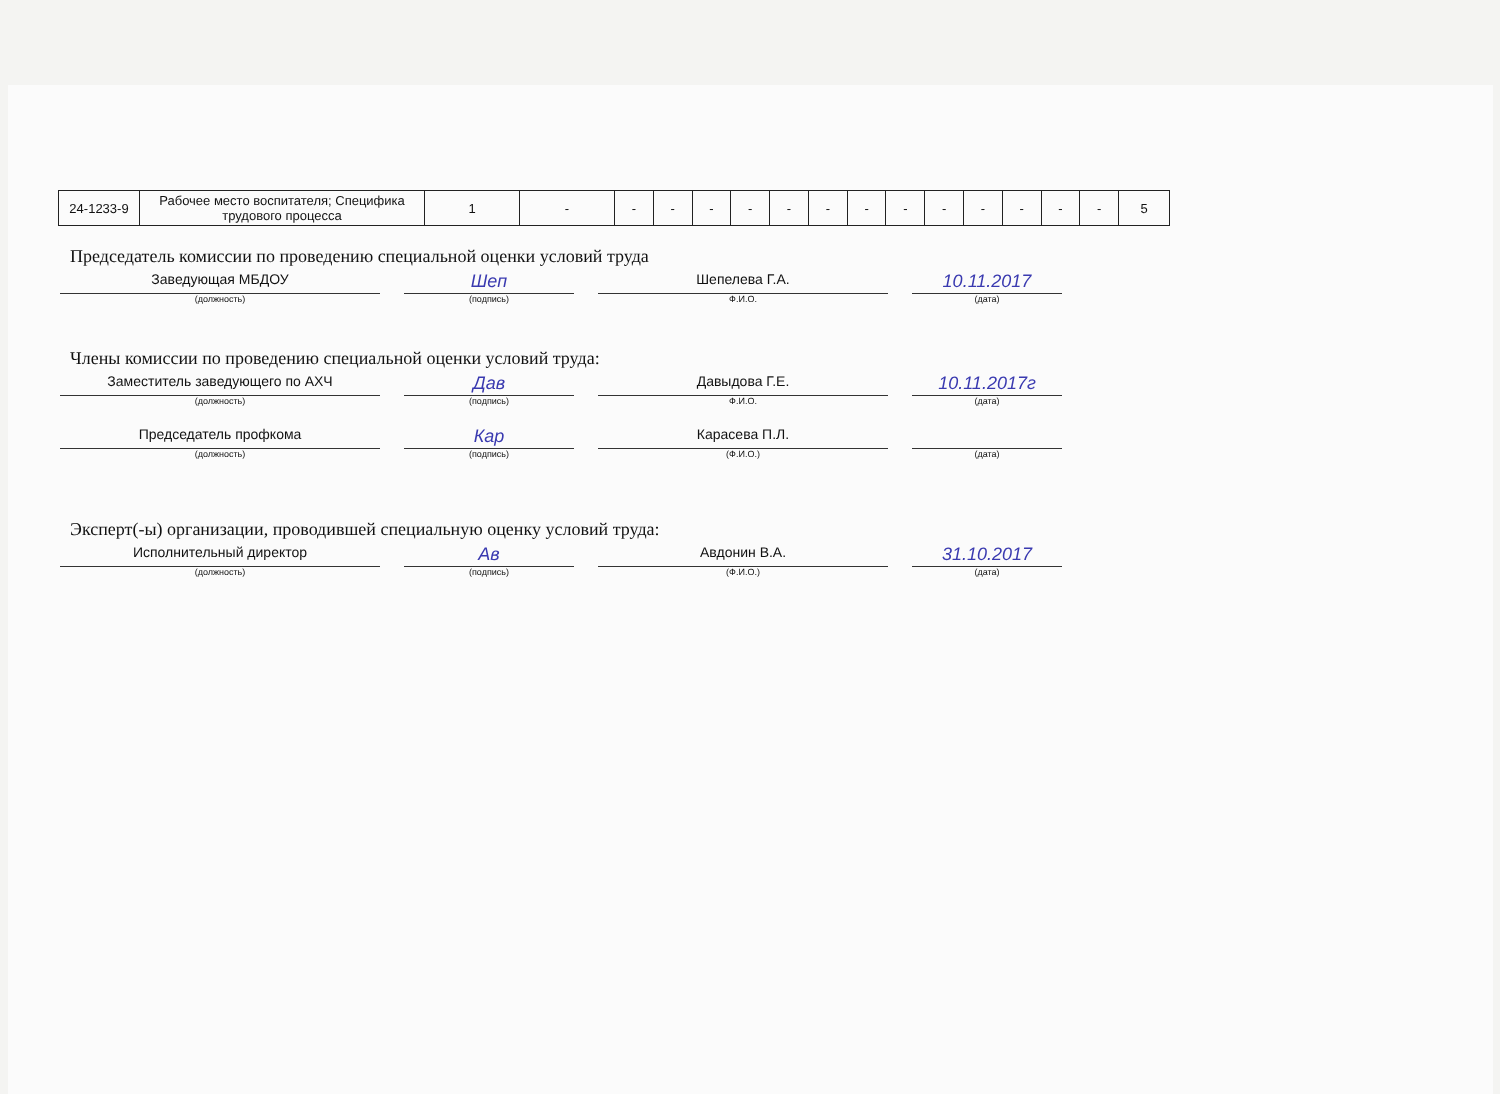| 24-1233-9 | Рабочее место воспитателя; Специфика трудового процесса | 1 | - | - | - | - | - | - | - | - | - | - | - | - | - | - | 5 |
Председатель комиссии по проведению специальной оценки условий труда
Заведующая МБДОУ
Шеп
Шепелева Г.А.
10.11.2017
(должность) (подпись) Ф.И.О. (дата)
Члены комиссии по проведению специальной оценки условий труда:
Заместитель заведующего по АХЧ
Дав
Давыдова Г.Е.
10.11.2017г
(должность) (подпись) Ф.И.О. (дата)
Председатель профкома
Кар
Карасева П.Л.
(должность) (подпись) (Ф.И.О.) (дата)
Эксперт(-ы) организации, проводившей специальную оценку условий труда:
Исполнительный директор
Ав
Авдонин В.А.
31.10.2017
(должность) (подпись) (Ф.И.О.) (дата)